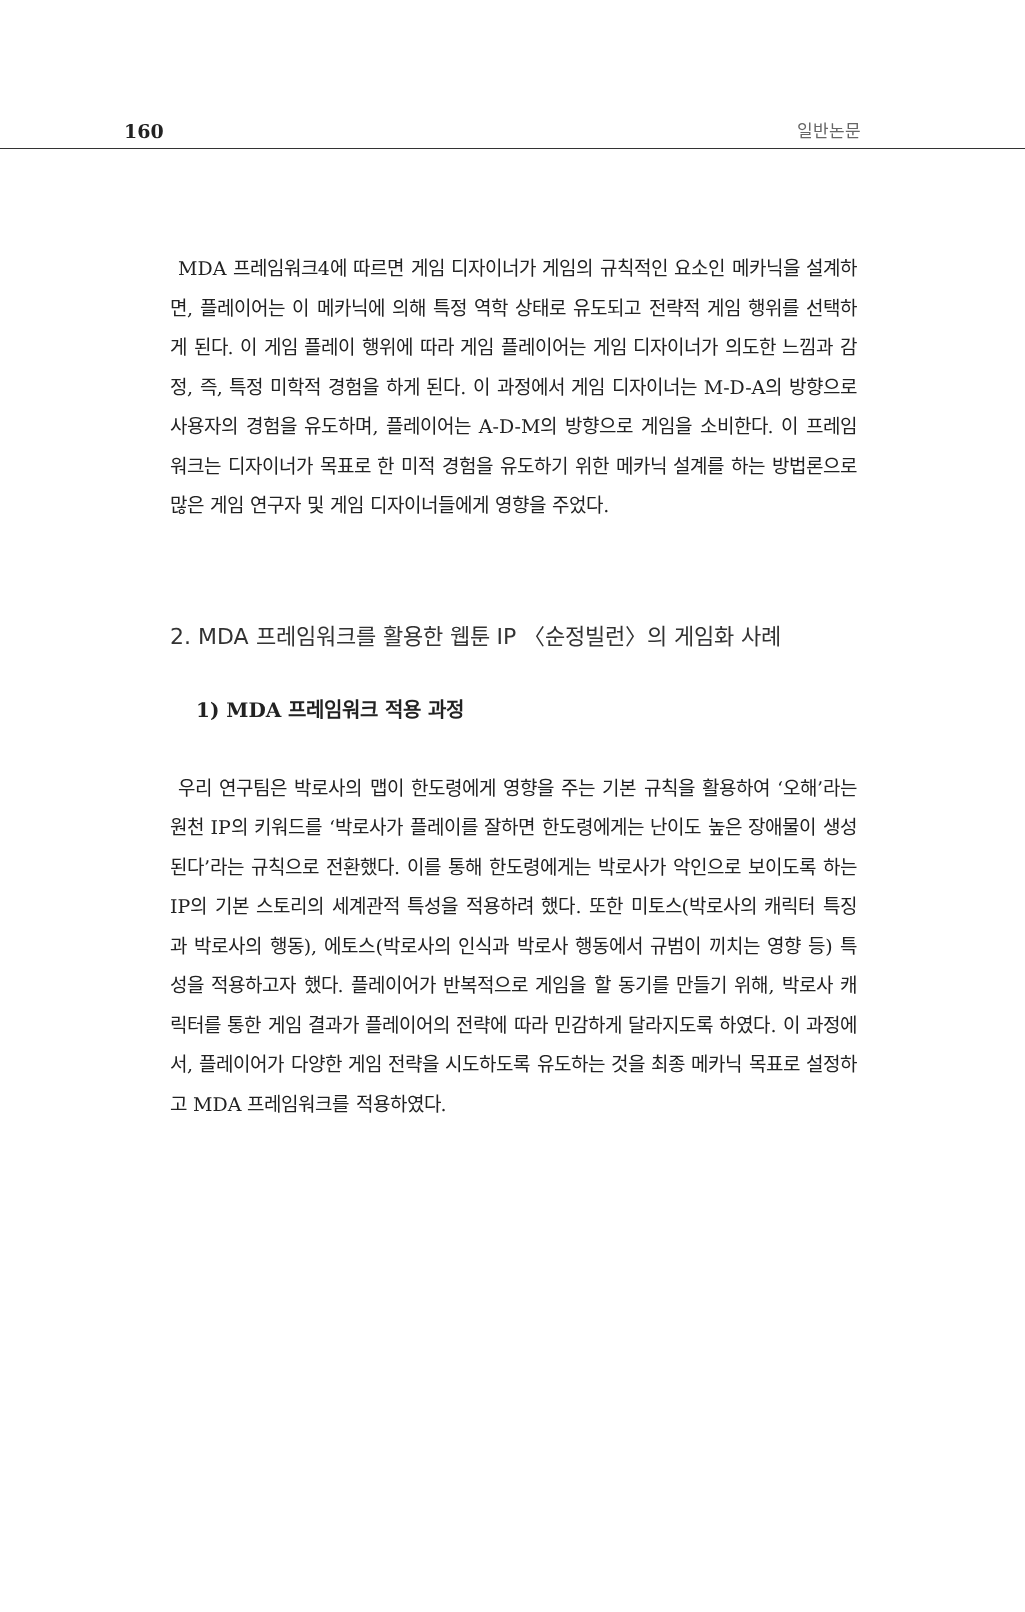160 일반논문
MDA 프레임워크4에 따르면 게임 디자이너가 게임의 규칙적인 요소인 메카닉을 설계하면, 플레이어는 이 메카닉에 의해 특정 역학 상태로 유도되고 전략적 게임 행위를 선택하게 된다. 이 게임 플레이 행위에 따라 게임 플레이어는 게임 디자이너가 의도한 느낌과 감정, 즉, 특정 미학적 경험을 하게 된다. 이 과정에서 게임 디자이너는 M-D-A의 방향으로 사용자의 경험을 유도하며, 플레이어는 A-D-M의 방향으로 게임을 소비한다. 이 프레임워크는 디자이너가 목표로 한 미적 경험을 유도하기 위한 메카닉 설계를 하는 방법론으로 많은 게임 연구자 및 게임 디자이너들에게 영향을 주었다.
2. MDA 프레임워크를 활용한 웹툰 IP 〈순정빌런〉의 게임화 사례
1) MDA 프레임워크 적용 과정
우리 연구팀은 박로사의 맵이 한도령에게 영향을 주는 기본 규칙을 활용하여 ‘오해’라는 원천 IP의 키워드를 ‘박로사가 플레이를 잘하면 한도령에게는 난이도 높은 장애물이 생성된다’라는 규칙으로 전환했다. 이를 통해 한도령에게는 박로사가 악인으로 보이도록 하는 IP의 기본 스토리의 세계관적 특성을 적용하려 했다. 또한 미토스(박로사의 캐릭터 특징과 박로사의 행동), 에토스(박로사의 인식과 박로사 행동에서 규범이 끼치는 영향 등) 특성을 적용하고자 했다. 플레이어가 반복적으로 게임을 할 동기를 만들기 위해, 박로사 캐릭터를 통한 게임 결과가 플레이어의 전략에 따라 민감하게 달라지도록 하였다. 이 과정에서, 플레이어가 다양한 게임 전략을 시도하도록 유도하는 것을 최종 메카닉 목표로 설정하고 MDA 프레임워크를 적용하였다.